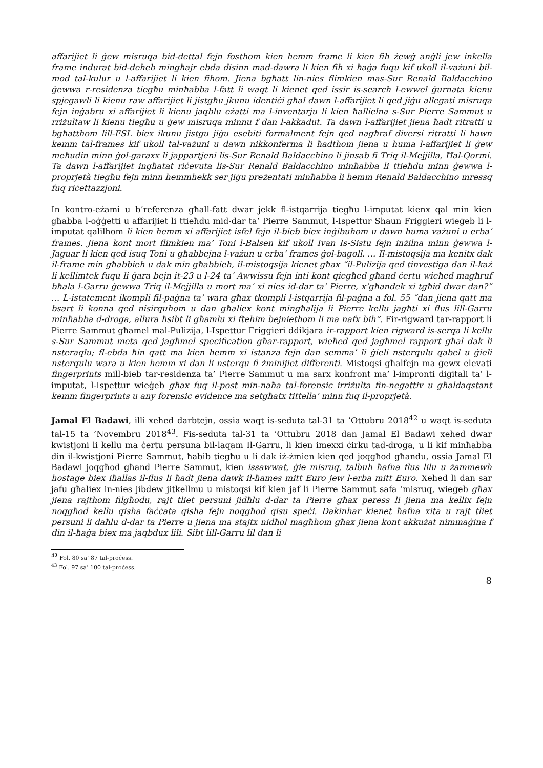affarijiet li ġew misruqa bid-dettal fejn fosthom kien hemm frame li kien fih żewġ anġli jew inkella frame indurat bid-deheb mingħajr ebda disinn mad-dawra li kien fih xi ħaġa fuqu kif ukoll il-vażuni bil-mod tal-kulur u l-affarijiet li kien fihom. Jiena bgħatt lin-nies flimkien mas-Sur Renald Baldacchino ġewwa r-residenza tiegħu minħabba l-fatt li waqt li kienet qed issir is-search l-ewwel ġurnata kienu spjegawli li kienu raw affarijiet li jistgħu jkunu identiċi għal dawn l-affarijiet li qed jiġu allegati misruqa fejn inġabru xi affarijiet li kienu jaqblu eżatti ma l-inventarju li kien ħallielna s-Sur Pierre Sammut u rriżultaw li kienu tiegħu u ġew misruqa minnu f dan l-akkadut. Ta dawn l-affarijiet jiena ħadt ritratti u bgħatthom lill-FSL biex ikunu jistgu jiġu esebiti formalment fejn qed nagħraf diversi ritratti li hawn kemm tal-frames kif ukoll tal-vażuni u dawn nikkonferma li ħadthom jiena u huma l-affarijiet li ġew meħudin minn ġol-garaxx li jappartjeni lis-Sur Renald Baldacchino li jinsab fi Triq il-Mejjilla, Ħal-Qormi. Ta dawn l-affarijiet ingħatat riċevuta lis-Sur Renald Baldacchino minħabba li ttieħdu minn ġewwa l-proprjetà tiegħu fejn minn hemmhekk ser jiġu preżentati minħabba li hemm Renald Baldacchino mressq fuq riċettazzjoni.
In kontro-eżami u b’referenza għall-fatt dwar jekk fl-istqarrija tiegħu l-imputat kienx qal min kien għabba l-oġġetti u affarijiet li ttieħdu mid-dar ta’ Pierre Sammut, l-Ispettur Shaun Friggieri wieġeb li l-imputat qalilhom li kien hemm xi affarijiet isfel fejn il-bieb biex inġibuhom u dawn huma vażuni u erba’ frames. Jiena kont mort flimkien ma’ Toni l-Balsen kif ukoll Ivan Is-Sistu fejn inżilna minn ġewwa l-Jaguar li kien qed isuq Toni u għabbejna l-vażun u erba’ frames ġol-bagoll. … Il-mistoqsija ma kenitx dak il-frame min għabbieh u dak min għabbieh, il-mistoqsija kienet għax “il-Pulizija qed tinvestiga dan il-każ li kellimtek fuqu li ġara bejn it-23 u l-24 ta’ Awwissu fejn inti kont qiegħed għand ċertu wieħed magħruf bħala l-Garru ġewwa Triq il-Mejjilla u mort ma’ xi nies id-dar ta’ Pierre, x’għandek xi tgħid dwar dan?” … L-istatement ikompli fil-paġna ta’ wara għax tkompli l-istqarrija fil-paġna a fol. 55 “dan jiena qatt ma bsart li konna qed nisirquhom u dan għaliex kont mingħalija li Pierre kellu jagħti xi flus lill-Garru minħabba d-droga, allura ħsibt li għamlu xi ftehim bejniethom li ma nafx bih”. Fir-rigward tar-rapport li Pierre Sammut għamel mal-Pulizija, l-Ispettur Friggieri ddikjara ir-rapport kien rigward is-serqa li kellu s-Sur Sammut meta qed jagħmel specification għar-rapport, wieħed qed jagħmel rapport għal dak li nsteraqlu; fl-ebda ħin qatt ma kien hemm xi istanza fejn dan semma’ li ġieli nsterqulu qabel u ġieli nsterqulu wara u kien hemm xi dan li nsterqu fi żminijiet differenti. Mistoqsi għalfejn ma ġewx elevati fingerprints mill-bieb tar-residenza ta’ Pierre Sammut u ma sarx konfront ma’ l-impronti diġitali ta’ l-imputat, l-Ispettur wieġeb għax fuq il-post min-naħa tal-forensic irriżulta fin-negattiv u għaldaqstant kemm fingerprints u any forensic evidence ma setgħatx tittella’ minn fuq il-proprjetà.
Jamal El Badawi, illi xehed darbtejn, ossia waqt is-seduta tal-31 ta ’Ottubru 2018<sup>42</sup> u waqt is-seduta tal-15 ta ’Novembru 2018<sup>43</sup>. Fis-seduta tal-31 ta ’Ottubru 2018 dan Jamal El Badawi xehed dwar kwistjoni li kellu ma ċertu persuna bil-laqam Il-Garru, li kien imexxi ċirku tad-droga, u li kif minħabba din il-kwistjoni Pierre Sammut, ħabib tiegħu u li dak iż-żmien kien qed joqgħod għandu, ossia Jamal El Badawi joqgħod għand Pierre Sammut, kien issawwat, ġie misruq, talbuh ħafna flus lilu u żammewh hostage biex iħallas il-flus li ħadt jiena dawk il-ħames mitt Euro jew l-erba mitt Euro. Xehed li dan sar jafu għaliex in-nies jibdew jitkellmu u mistoqsi kif kien jaf li Pierre Sammut safa ’misruq, wieġeb għax jiena rajthom filgħodu, rajt tliet persuni jidħlu d-dar ta Pierre għax peress li jiena ma kellix fejn noqgħod kellu qisha faċċata qisha fejn noqgħod qisu speċi. Dakinhar kienet ħafna xita u rajt tliet persuni li daħlu d-dar ta Pierre u jiena ma stajtx nidħol magħhom għax jiena kont akkużat nimmaġina f din il-ħaġa biex ma jaqbdux lili. Sibt lill-Garru lil dan li
<sup>42</sup> Fol. 80 sa’ 87 tal-proċess.
<sup>43</sup> Fol. 97 sa’ 100 tal-proċess.
8